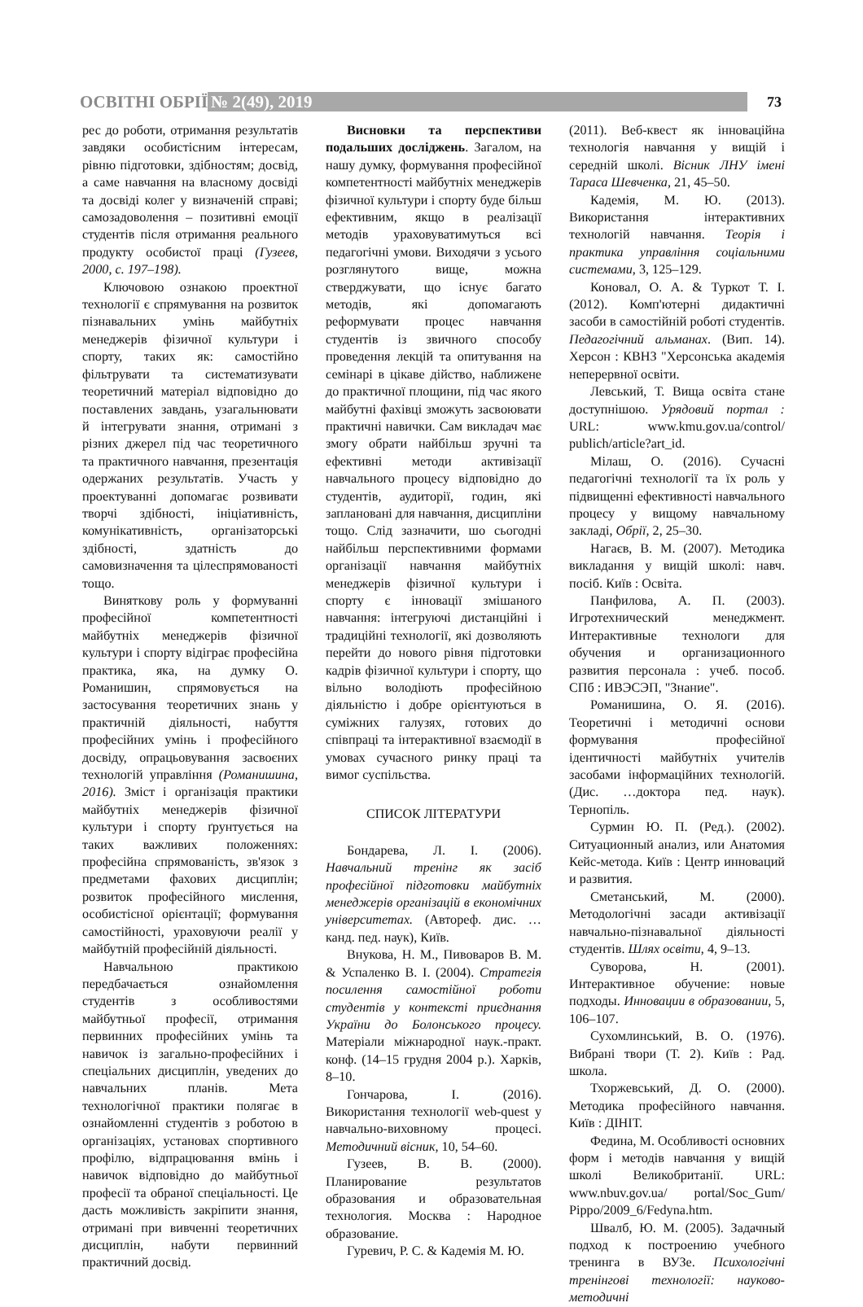ОСВІТНІ ОБРІЇ № 2(49), 2019 73
рес до роботи, отримання результатів завдяки особистісним інтересам, рівню підготовки, здібностям; досвід, а саме навчання на власному досвіді та досвіді колег у визначеній справі; самозадоволення – позитивні емоції студентів після отримання реального продукту особистої праці (Гузеев, 2000, с. 197–198).
Ключовою ознакою проектної технології є спрямування на розвиток пізнавальних умінь майбутніх менеджерів фізичної культури і спорту, таких як: самостійно фільтрувати та систематизувати теоретичний матеріал відповідно до поставлених завдань, узагальнювати й інтегрувати знання, отримані з різних джерел під час теоретичного та практичного навчання, презентація одержаних результатів. Участь у проектуванні допомагає розвивати творчі здібності, ініціативність, комунікативність, організаторські здібності, здатність до самовизначення та цілеспрямованості тощо.
Виняткову роль у формуванні професійної компетентності майбутніх менеджерів фізичної культури і спорту відіграє професійна практика, яка, на думку О. Романишин, спрямовується на застосування теоретичних знань у практичній діяльності, набуття професійних умінь і професійного досвіду, опрацьовування засвоєних технологій управління (Романишина, 2016). Зміст і організація практики майбутніх менеджерів фізичної культури і спорту ґрунтується на таких важливих положеннях: професійна спрямованість, зв'язок з предметами фахових дисциплін; розвиток професійного мислення, особистісної орієнтації; формування самостійності, ураховуючи реалії у майбутній професійній діяльності.
Навчальною практикою передбачається ознайомлення студентів з особливостями майбутньої професії, отримання первинних професійних умінь та навичок із загально-професійних і спеціальних дисциплін, уведених до навчальних планів. Мета технологічної практики полягає в ознайомленні студентів з роботою в організаціях, установах спортивного профілю, відпрацювання вмінь і навичок відповідно до майбутньої професії та обраної спеціальності. Це дасть можливість закріпити знання, отримані при вивченні теоретичних дисциплін, набути первинний практичний досвід.
Висновки та перспективи подальших досліджень. Загалом, на нашу думку, формування професійної компетентності майбутніх менеджерів фізичної культури і спорту буде більш ефективним, якщо в реалізації методів ураховуватимуться всі педагогічні умови. Виходячи з усього розглянутого вище, можна стверджувати, що існує багато методів, які допомагають реформувати процес навчання студентів із звичного способу проведення лекцій та опитування на семінарі в цікаве дійство, наближене до практичної площини, під час якого майбутні фахівці зможуть засвоювати практичні навички. Сам викладач має змогу обрати найбільш зручні та ефективні методи активізації навчального процесу відповідно до студентів, аудиторії, годин, які заплановані для навчання, дисципліни тощо. Слід зазначити, шо сьогодні найбільш перспективними формами організації навчання майбутніх менеджерів фізичної культури і спорту є інновації змішаного навчання: інтегруючі дистанційні і традиційні технології, які дозволяють перейти до нового рівня підготовки кадрів фізичної культури і спорту, що вільно володіють професійною діяльністю і добре орієнтуються в суміжних галузях, готових до співпраці та інтерактивної взаємодії в умовах сучасного ринку праці та вимог суспільства.
СПИСОК ЛІТЕРАТУРИ
Бондарева, Л. І. (2006). Навчальний тренінг як засіб професійної підготовки майбутніх менеджерів організацій в економічних університетах. (Автореф. дис. …канд. пед. наук), Київ.
Внукова, Н. М., Пивоваров В. М. & Успаленко В. І. (2004). Стратегія посилення самостійної роботи студентів у контексті приєднання України до Болонського процесу. Матеріали міжнародної наук.-практ. конф. (14–15 грудня 2004 р.). Харків, 8–10.
Гончарова, І. (2016). Використання технології web-quest у навчально-виховному процесі. Методичний вісник, 10, 54–60.
Гузеев, В. В. (2000). Планирование результатов образования и образовательная технология. Москва : Народное образование.
Гуревич, Р. С. & Кадемія М. Ю.
(2011). Веб-квест як інноваційна технологія навчання у вищій і середній школі. Вісник ЛНУ імені Тараса Шевченка, 21, 45–50.
Кадемія, М. Ю. (2013). Використання інтерактивних технологій навчання. Теорія і практика управління соціальними системами, 3, 125–129.
Коновал, О. А. & Туркот Т. І. (2012). Комп'ютерні дидактичні засоби в самостійній роботі студентів. Педагогічний альманах. (Вип. 14). Херсон : КВНЗ "Херсонська академія неперервної освіти.
Левський, Т. Вища освіта стане доступнішою. Урядовий портал : URL: www.kmu.gov.ua/control/ publich/article?art_id.
Мілаш, О. (2016). Сучасні педагогічні технології та їх роль у підвищенні ефективності навчального процесу у вищому навчальному закладі, Обрії, 2, 25–30.
Нагаєв, В. М. (2007). Методика викладання у вищій школі: навч. посіб. Київ : Освіта.
Панфилова, А. П. (2003). Игротехнический менеджмент. Интерактивные технологи для обучения и организационного развития персонала : учеб. пособ. СПб : ИВЭСЭП, "Знание".
Романишина, О. Я. (2016). Теоретичні і методичні основи формування професійної ідентичності майбутніх учителів засобами інформаційних технологій. (Дис. …доктора пед. наук). Тернопіль.
Сурмин Ю. П. (Ред.). (2002). Ситуационный анализ, или Анатомия Кейс-метода. Київ : Центр инноваций и развития.
Сметанський, М. (2000). Методологічні засади активізації навчально-пізнавальної діяльності студентів. Шлях освіти, 4, 9–13.
Суворова, Н. (2001). Интерактивное обучение: новые подходы. Инновации в образовании, 5, 106–107.
Сухомлинський, В. О. (1976). Вибрані твори (Т. 2). Київ : Рад. школа.
Тхоржевський, Д. О. (2000). Методика професійного навчання. Київ : ДІНІТ.
Федина, М. Особливості основних форм і методів навчання у вищій школі Великобританії. URL: www.nbuv.gov.ua/ portal/Soc_Gum/ Pippo/2009_6/Fedyna.htm.
Швалб, Ю. М. (2005). Задачный подход к построению учебного тренинга в ВУЗе. Психологічні тренінгові технології: науково-методичні